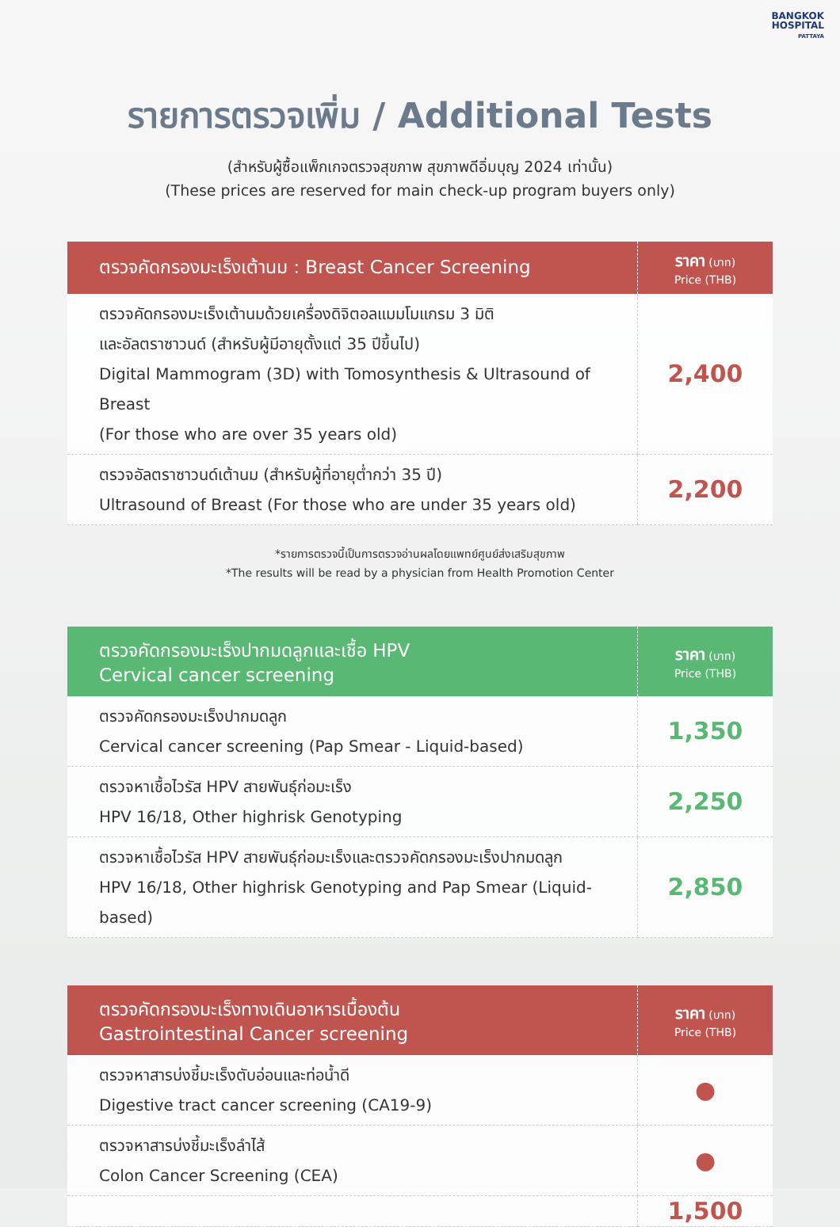BANGKOK
HOSPITAL
PATTAYA
รายการตรวจเพิ่ม / Additional Tests
(สำหรับผู้ซื้อแพ็กเกจตรวจสุขภาพ สุขภาพดีอิ่มบุญ 2024 เท่านั้น)
(These prices are reserved for main check-up program buyers only)
| ตรวจคัดกรองมะเร็งเต้านม : Breast Cancer Screening | ราคา (บาท) Price (THB) |
| --- | --- |
| ตรวจคัดกรองมะเร็งเต้านมด้วยเครื่องดิจิตอลแมมโมแกรม 3 มิติ และอัลตราซาวนด์ (สำหรับผู้มีอายุตั้งแต่ 35 ปีขึ้นไป) Digital Mammogram (3D) with Tomosynthesis & Ultrasound of Breast (For those who are over 35 years old) | 2,400 |
| ตรวจอัลตราซาวนด์เต้านม (สำหรับผู้ที่อายุต่ำกว่า 35 ปี) Ultrasound of Breast (For those who are under 35 years old) | 2,200 |
*รายการตรวจนี้เป็นการตรวจอ่านผลโดยแพทย์ศูนย์ส่งเสริมสุขภาพ
*The results will be read by a physician from Health Promotion Center
| ตรวจคัดกรองมะเร็งปากมดลูกและเชื้อ HPV Cervical cancer screening | ราคา (บาท) Price (THB) |
| --- | --- |
| ตรวจคัดกรองมะเร็งปากมดลูก Cervical cancer screening (Pap Smear - Liquid-based) | 1,350 |
| ตรวจหาเชื้อไวรัส HPV สายพันธุ์ก่อมะเร็ง HPV 16/18, Other highrisk Genotyping | 2,250 |
| ตรวจหาเชื้อไวรัส HPV สายพันธุ์ก่อมะเร็งและตรวจคัดกรองมะเร็งปากมดลูก HPV 16/18, Other highrisk Genotyping and Pap Smear (Liquid-based) | 2,850 |
| ตรวจคัดกรองมะเร็งทางเดินอาหารเบื้องต้น Gastrointestinal Cancer screening | ราคา (บาท) Price (THB) |
| --- | --- |
| ตรวจหาสารบ่งชี้มะเร็งตับอ่อนและท่อน้ำดี Digestive tract cancer screening (CA19-9) | ● |
| ตรวจหาสารบ่งชี้มะเร็งลำไส้ Colon Cancer Screening (CEA) | ● |
| | 1,500 |